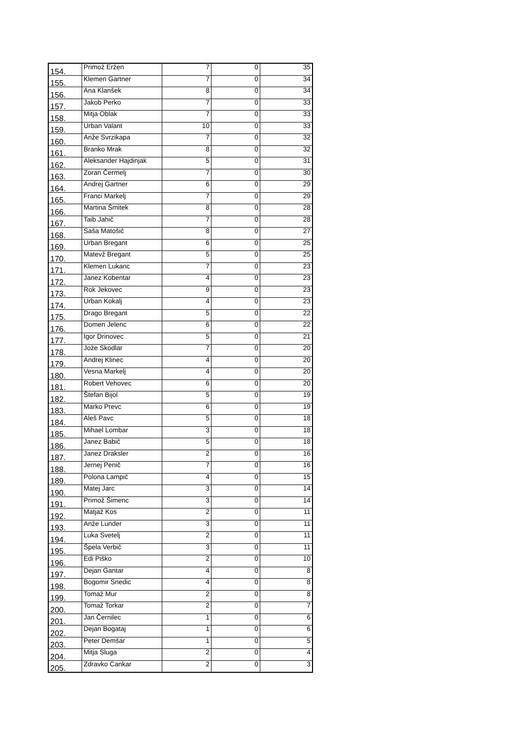| 154. | Primož Eržen | 7 | 0 | 35 |
| 155. | Klemen Gartner | 7 | 0 | 34 |
| 156. | Ana Klanšek | 8 | 0 | 34 |
| 157. | Jakob Perko | 7 | 0 | 33 |
| 158. | Mitja Oblak | 7 | 0 | 33 |
| 159. | Urban Valant | 10 | 0 | 33 |
| 160. | Anže Svrzikapa | 7 | 0 | 32 |
| 161. | Branko Mrak | 8 | 0 | 32 |
| 162. | Aleksander Hajdinjak | 5 | 0 | 31 |
| 163. | Zoran Čermelj | 7 | 0 | 30 |
| 164. | Andrej Gartner | 6 | 0 | 29 |
| 165. | Franci Markelj | 7 | 0 | 29 |
| 166. | Martina Šmitek | 8 | 0 | 28 |
| 167. | Taib Jahič | 7 | 0 | 28 |
| 168. | Saša Matošič | 8 | 0 | 27 |
| 169. | Urban Bregant | 6 | 0 | 25 |
| 170. | Matevž Bregant | 5 | 0 | 25 |
| 171. | Klemen Lukanc | 7 | 0 | 23 |
| 172. | Janez Kobentar | 4 | 0 | 23 |
| 173. | Rok Jekovec | 9 | 0 | 23 |
| 174. | Urban Kokalj | 4 | 0 | 23 |
| 175. | Drago Bregant | 5 | 0 | 22 |
| 176. | Domen Jelenc | 6 | 0 | 22 |
| 177. | Igor Drinovec | 5 | 0 | 21 |
| 178. | Jože Skodlar | 7 | 0 | 20 |
| 179. | Andrej Klinec | 4 | 0 | 20 |
| 180. | Vesna Markelj | 4 | 0 | 20 |
| 181. | Robert Vehovec | 6 | 0 | 20 |
| 182. | Štefan Bijol | 5 | 0 | 19 |
| 183. | Marko Prevc | 6 | 0 | 19 |
| 184. | Aleš Pavc | 5 | 0 | 18 |
| 185. | Mihael Lombar | 3 | 0 | 18 |
| 186. | Janez Babič | 5 | 0 | 18 |
| 187. | Janez Draksler | 2 | 0 | 16 |
| 188. | Jernej Penič | 7 | 0 | 16 |
| 189. | Polona Lampič | 4 | 0 | 15 |
| 190. | Matej Jarc | 3 | 0 | 14 |
| 191. | Primož Šimenc | 3 | 0 | 14 |
| 192. | Matjaž Kos | 2 | 0 | 11 |
| 193. | Anže Lunder | 3 | 0 | 11 |
| 194. | Luka Svetelj | 2 | 0 | 11 |
| 195. | Špela Verbič | 3 | 0 | 11 |
| 196. | Edi Piško | 2 | 0 | 10 |
| 197. | Dejan Gantar | 4 | 0 | 8 |
| 198. | Bogomir Snedic | 4 | 0 | 8 |
| 199. | Tomaž Mur | 2 | 0 | 8 |
| 200. | Tomaž Torkar | 2 | 0 | 7 |
| 201. | Jan Černilec | 1 | 0 | 6 |
| 202. | Dejan Bogataj | 1 | 0 | 6 |
| 203. | Peter Demšar | 1 | 0 | 5 |
| 204. | Mitja Sluga | 2 | 0 | 4 |
| 205. | Zdravko Cankar | 2 | 0 | 3 |